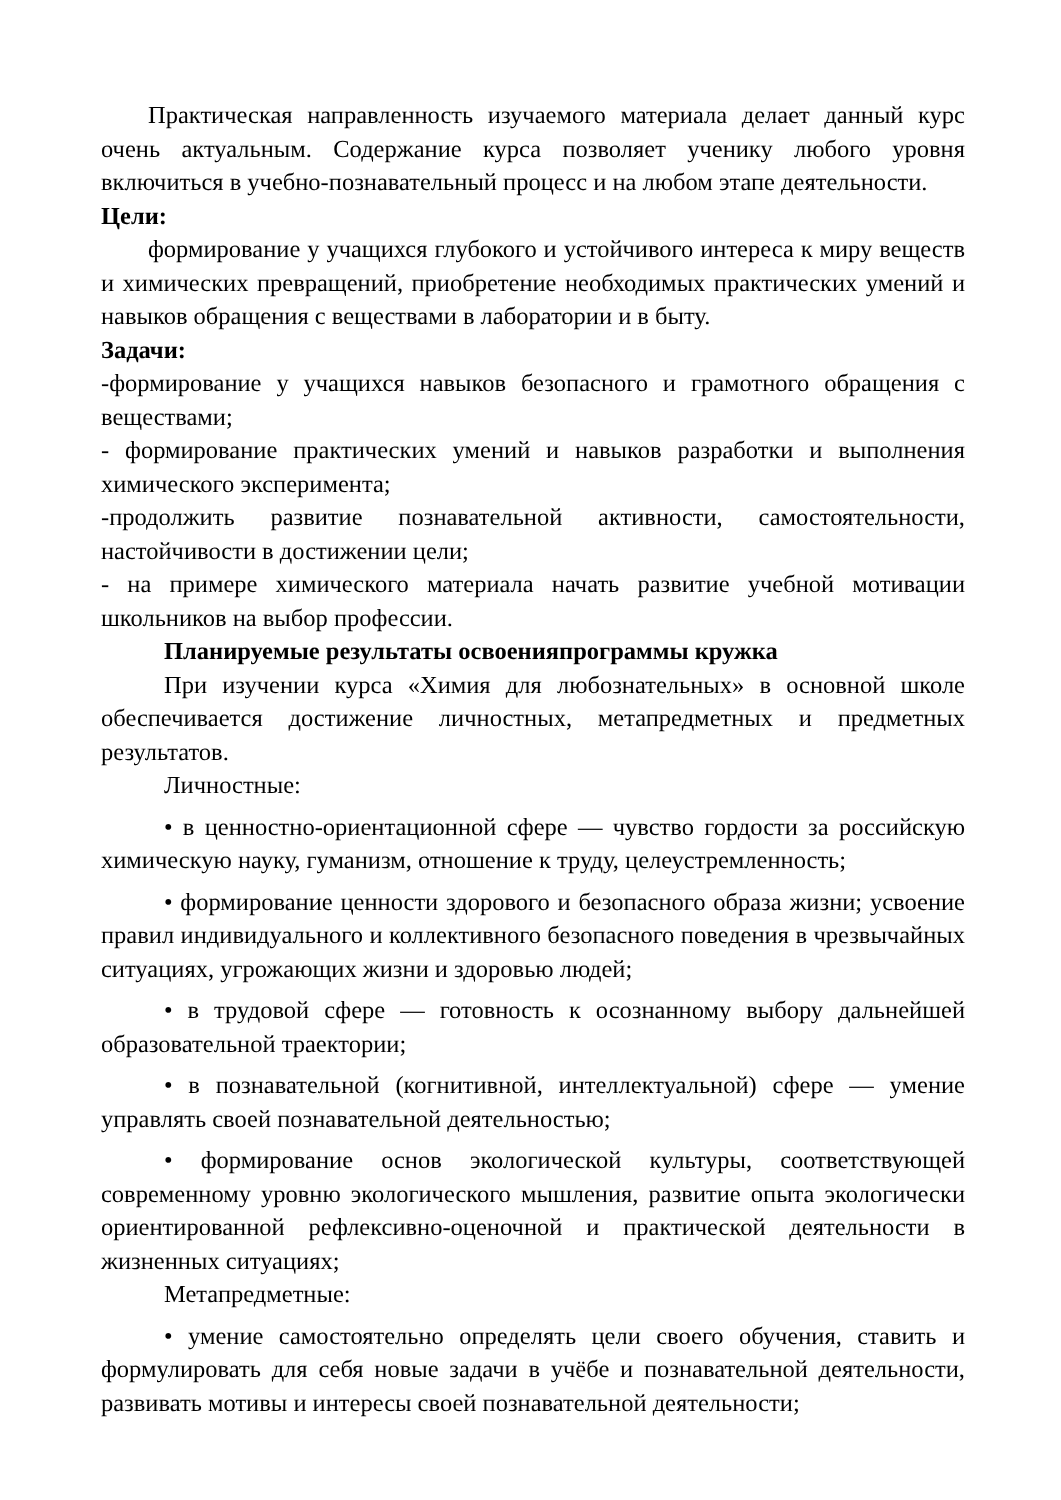Практическая направленность изучаемого материала делает данный курс очень актуальным. Содержание курса позволяет ученику любого уровня включиться в учебно-познавательный процесс и на любом этапе деятельности.
Цели:
формирование у учащихся глубокого и устойчивого интереса к миру веществ и химических превращений, приобретение необходимых практических умений и навыков обращения с веществами в лаборатории и в быту.
Задачи:
-формирование у учащихся навыков безопасного и грамотного обращения с веществами;
- формирование практических умений и навыков разработки и выполнения химического эксперимента;
-продолжить развитие познавательной активности, самостоятельности, настойчивости в достижении цели;
- на примере химического материала начать развитие учебной мотивации школьников на выбор профессии.
Планируемые результаты освоенияпрограммы кружка
При изучении курса «Химия для любознательных» в основной школе обеспечивается достижение личностных, метапредметных и предметных результатов.
Личностные:
• в ценностно-ориентационной сфере — чувство гордости за российскую химическую науку, гуманизм, отношение к труду, целеустремленность;
• формирование ценности здорового и безопасного образа жизни; усвоение правил индивидуального и коллективного безопасного поведения в чрезвычайных ситуациях, угрожающих жизни и здоровью людей;
• в трудовой сфере — готовность к осознанному выбору дальнейшей образовательной траектории;
• в познавательной (когнитивной, интеллектуальной) сфере — умение управлять своей познавательной деятельностью;
• формирование основ экологической культуры, соответствующей современному уровню экологического мышления, развитие опыта экологически ориентированной рефлексивно-оценочной и практической деятельности в жизненных ситуациях;
Метапредметные:
• умение самостоятельно определять цели своего обучения, ставить и формулировать для себя новые задачи в учёбе и познавательной деятельности, развивать мотивы и интересы своей познавательной деятельности;